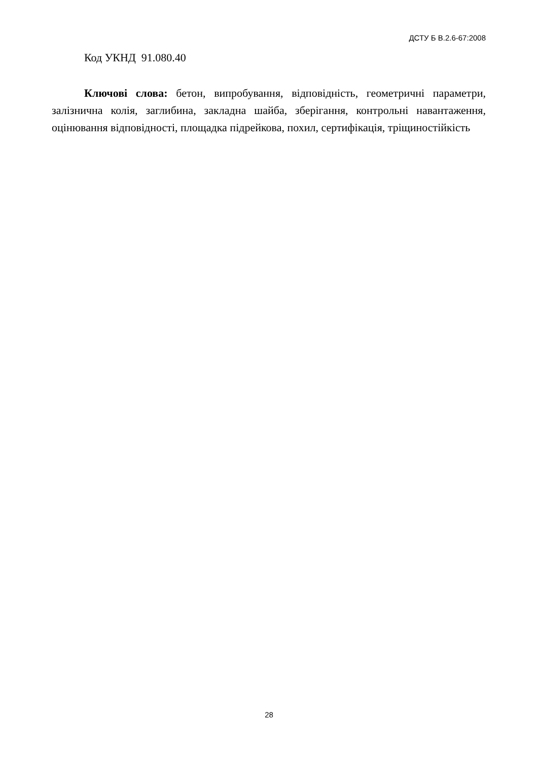ДСТУ Б В.2.6-67:2008
Код УКНД 91.080.40
Ключові слова: бетон, випробування, відповідність, геометричні параметри, залізнична колія, заглибина, закладна шайба, зберігання, контрольні навантаження, оцінювання відповідності, площадка підрейкова, похил, сертифікація, тріщиностійкість
28